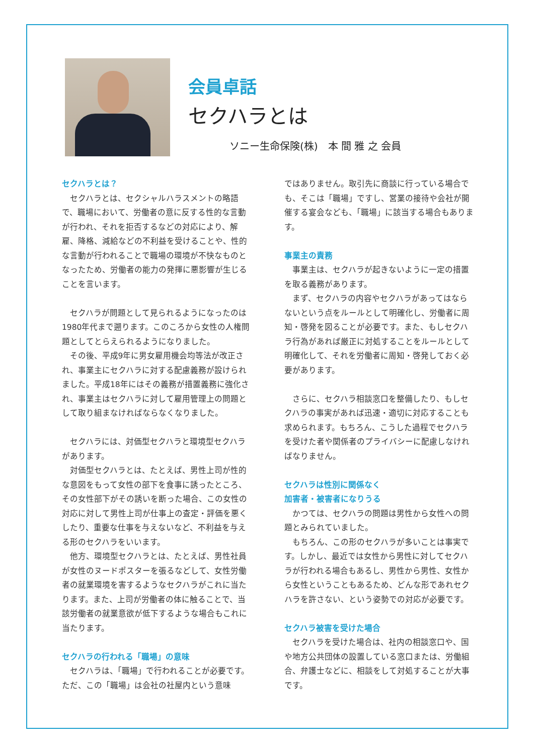会員卓話
セクハラとは
ソニー生命保険(株)　本 間 雅 之 会員
セクハラとは？
セクハラとは、セクシャルハラスメントの略語で、職場において、労働者の意に反する性的な言動が行われ、それを拒否するなどの対応により、解雇、降格、減給などの不利益を受けることや、性的な言動が行われることで職場の環境が不快なものとなったため、労働者の能力の発揮に悪影響が生じることを言います。
セクハラが問題として見られるようになったのは1980年代まで遡ります。このころから女性の人権問題としてとらえられるようになりました。
その後、平成9年に男女雇用機会均等法が改正され、事業主にセクハラに対する配慮義務が設けられました。平成18年にはその義務が措置義務に強化され、事業主はセクハラに対して雇用管理上の問題として取り組まなければならなくなりました。
セクハラには、対価型セクハラと環境型セクハラがあります。
対価型セクハラとは、たとえば、男性上司が性的な意図をもって女性の部下を食事に誘ったところ、その女性部下がその誘いを断った場合、この女性の対応に対して男性上司が仕事上の査定・評価を悪くしたり、重要な仕事を与えないなど、不利益を与える形のセクハラをいいます。
他方、環境型セクハラとは、たとえば、男性社員が女性のヌードポスターを張るなどして、女性労働者の就業環境を害するようなセクハラがこれに当たります。また、上司が労働者の体に触ることで、当該労働者の就業意欲が低下するような場合もこれに当たります。
セクハラの行われる「職場」の意味
セクハラは、「職場」で行われることが必要です。ただ、この「職場」は会社の社屋内という意味
ではありません。取引先に商談に行っている場合でも、そこは「職場」ですし、営業の接待や会社が開催する宴会なども、「職場」に該当する場合もあります。
事業主の責務
事業主は、セクハラが起きないように一定の措置を取る義務があります。
まず、セクハラの内容やセクハラがあってはならないという点をルールとして明確化し、労働者に周知・啓発を図ることが必要です。また、もしセクハラ行為があれば厳正に対処することをルールとして明確化して、それを労働者に周知・啓発しておく必要があります。
さらに、セクハラ相談窓口を整備したり、もしセクハラの事実があれば迅速・適切に対応することも求められます。もちろん、こうした過程でセクハラを受けた者や関係者のプライバシーに配慮しなければなりません。
セクハラは性別に関係なく
加害者・被害者になりうる
かつては、セクハラの問題は男性から女性への問題とみられていました。
もちろん、この形のセクハラが多いことは事実です。しかし、最近では女性から男性に対してセクハラが行われる場合もあるし、男性から男性、女性から女性ということもあるため、どんな形であれセクハラを許さない、という姿勢での対応が必要です。
セクハラ被害を受けた場合
セクハラを受けた場合は、社内の相談窓口や、国や地方公共団体の設置している窓口または、労働組合、弁護士などに、相談をして対処することが大事です。